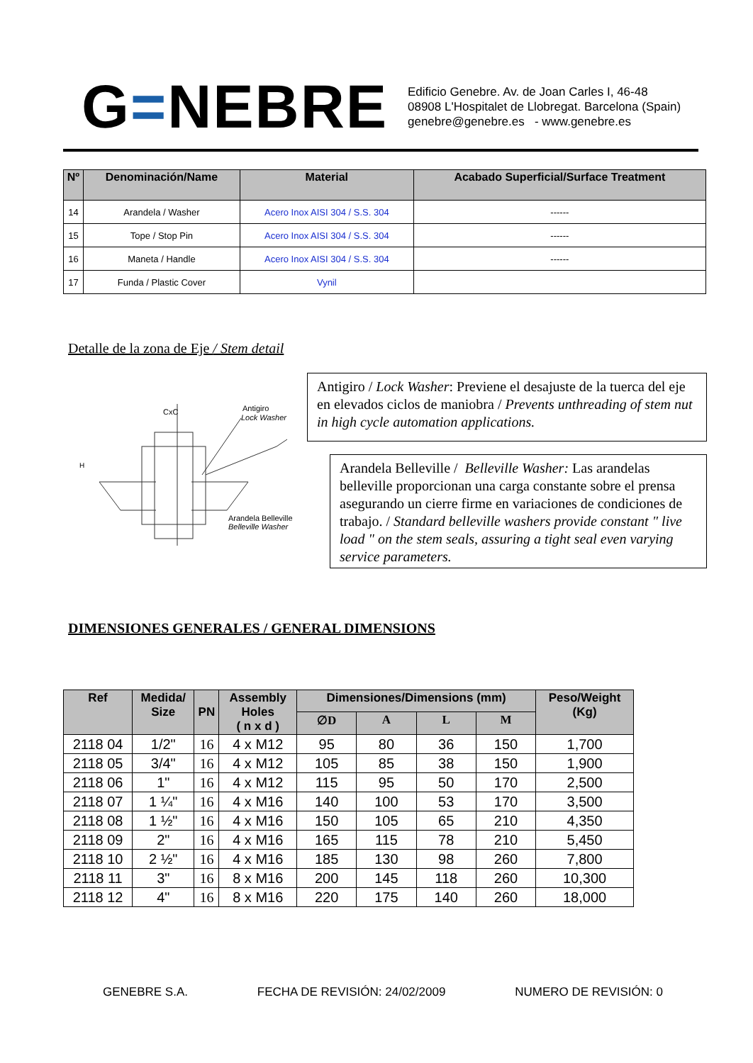G=NEBRE
Edificio Genebre. Av. de Joan Carles I, 46-48
08908 L'Hospitalet de Llobregat. Barcelona (Spain)
genebre@genebre.es - www.genebre.es
| Nº | Denominación/Name | Material | Acabado Superficial/Surface Treatment |
| --- | --- | --- | --- |
| 14 | Arandela / Washer | Acero Inox AISI 304 / S.S. 304 | ------ |
| 15 | Tope / Stop Pin | Acero Inox AISI 304 / S.S. 304 | ------ |
| 16 | Maneta / Handle | Acero Inox AISI 304 / S.S. 304 | ------ |
| 17 | Funda / Plastic Cover | Vynil | |
Detalle de la zona de Eje / Stem detail
CxC
Antigiro
Lock Washer
Arandela Belleville
Belleville Washer
H
Antigiro / Lock Washer: Previene el desajuste de la tuerca del eje en elevados ciclos de maniobra / Prevents unthreading of stem nut in high cycle automation applications.
Arandela Belleville / Belleville Washer: Las arandelas belleville proporcionan una carga constante sobre el prensa asegurando un cierre firme en variaciones de condiciones de trabajo. / Standard belleville washers provide constant " live load " on the stem seals, assuring a tight seal even varying service parameters.
DIMENSIONES GENERALES / GENERAL DIMENSIONS
| Ref | Medida/ Size | PN | Assembly Holes ( n x d ) | Dimensiones/Dimensions (mm) | | | | Peso/Weight (Kg) |
| --- | --- | --- | --- | --- | --- | --- | --- | --- |
| | | | | ∅D | A | L | M | |
| 2118 04 | 1/2" | 16 | 4 x M12 | 95 | 80 | 36 | 150 | 1,700 |
| 2118 05 | 3/4" | 16 | 4 x M12 | 105 | 85 | 38 | 150 | 1,900 |
| 2118 06 | 1" | 16 | 4 x M12 | 115 | 95 | 50 | 170 | 2,500 |
| 2118 07 | 1 ¼" | 16 | 4 x M16 | 140 | 100 | 53 | 170 | 3,500 |
| 2118 08 | 1 ½" | 16 | 4 x M16 | 150 | 105 | 65 | 210 | 4,350 |
| 2118 09 | 2" | 16 | 4 x M16 | 165 | 115 | 78 | 210 | 5,450 |
| 2118 10 | 2 ½" | 16 | 4 x M16 | 185 | 130 | 98 | 260 | 7,800 |
| 2118 11 | 3" | 16 | 8 x M16 | 200 | 145 | 118 | 260 | 10,300 |
| 2118 12 | 4" | 16 | 8 x M16 | 220 | 175 | 140 | 260 | 18,000 |
GENEBRE S.A. FECHA DE REVISIÓN: 24/02/2009 NUMERO DE REVISIÓN: 0